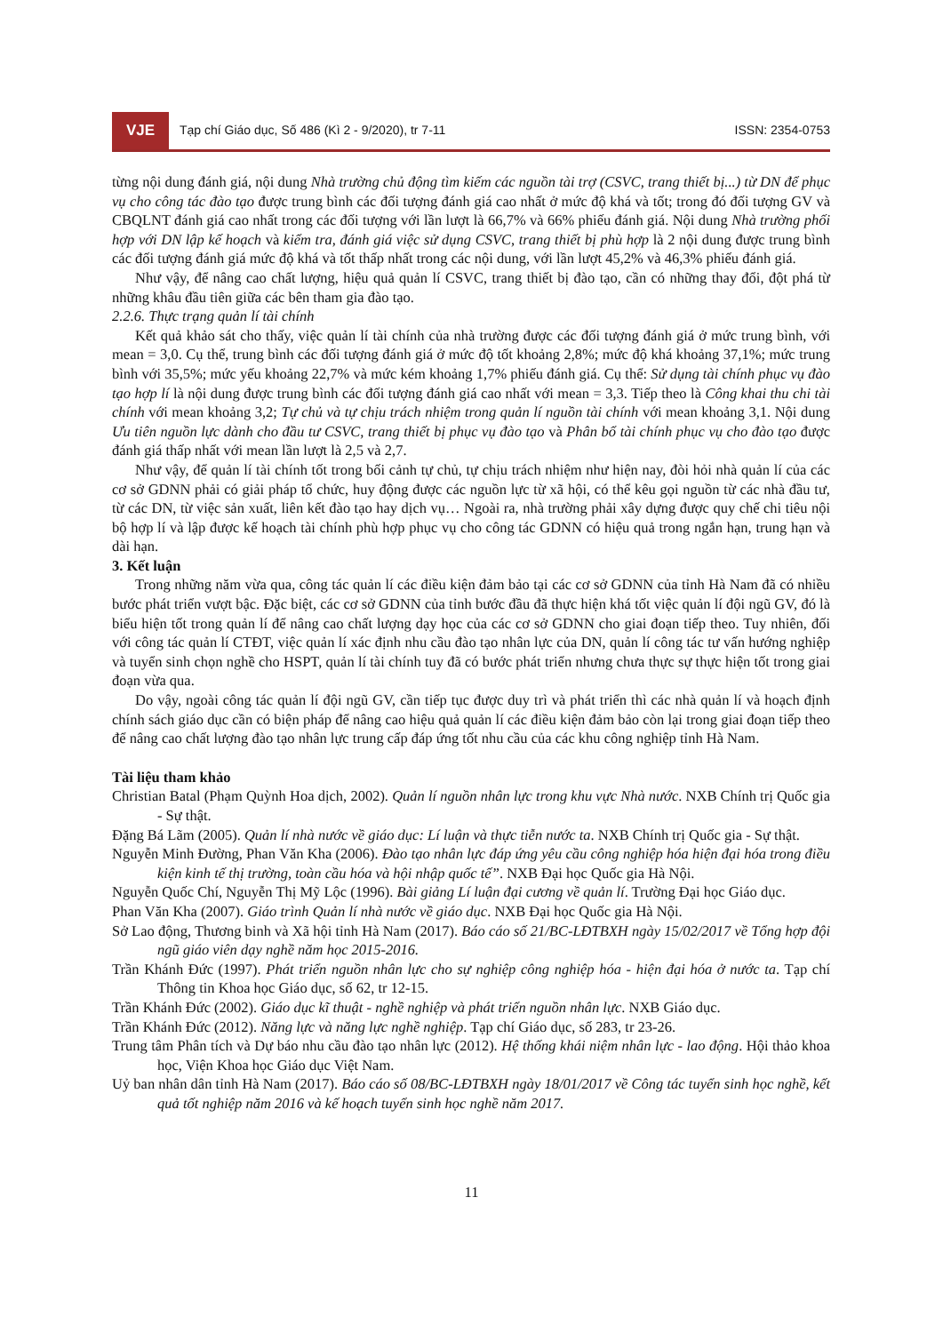VJE
Tạp chí Giáo dục, Số 486 (Kì 2 - 9/2020), tr 7-11
ISSN: 2354-0753
từng nội dung đánh giá, nội dung Nhà trường chủ động tìm kiếm các nguồn tài trợ (CSVC, trang thiết bị...) từ DN để phục vụ cho công tác đào tạo được trung bình các đối tượng đánh giá cao nhất ở mức độ khá và tốt; trong đó đối tượng GV và CBQLNT đánh giá cao nhất trong các đối tượng với lần lượt là 66,7% và 66% phiếu đánh giá. Nội dung Nhà trường phối hợp với DN lập kế hoạch và kiểm tra, đánh giá việc sử dụng CSVC, trang thiết bị phù hợp là 2 nội dung được trung bình các đối tượng đánh giá mức độ khá và tốt thấp nhất trong các nội dung, với lần lượt 45,2% và 46,3% phiếu đánh giá.
Như vậy, để nâng cao chất lượng, hiệu quả quản lí CSVC, trang thiết bị đào tạo, cần có những thay đổi, đột phá từ những khâu đầu tiên giữa các bên tham gia đào tạo.
2.2.6. Thực trạng quản lí tài chính
Kết quả khảo sát cho thấy, việc quản lí tài chính của nhà trường được các đối tượng đánh giá ở mức trung bình, với mean = 3,0. Cụ thể, trung bình các đối tượng đánh giá ở mức độ tốt khoảng 2,8%; mức độ khá khoảng 37,1%; mức trung bình với 35,5%; mức yếu khoảng 22,7% và mức kém khoảng 1,7% phiếu đánh giá. Cụ thể: Sử dụng tài chính phục vụ đào tạo hợp lí là nội dung được trung bình các đối tượng đánh giá cao nhất với mean = 3,3. Tiếp theo là Công khai thu chi tài chính với mean khoảng 3,2; Tự chủ và tự chịu trách nhiệm trong quản lí nguồn tài chính với mean khoảng 3,1. Nội dung Ưu tiên nguồn lực dành cho đầu tư CSVC, trang thiết bị phục vụ đào tạo và Phân bổ tài chính phục vụ cho đào tạo được đánh giá thấp nhất với mean lần lượt là 2,5 và 2,7.
Như vậy, để quản lí tài chính tốt trong bối cảnh tự chủ, tự chịu trách nhiệm như hiện nay, đòi hỏi nhà quản lí của các cơ sở GDNN phải có giải pháp tổ chức, huy động được các nguồn lực từ xã hội, có thể kêu gọi nguồn từ các nhà đầu tư, từ các DN, từ việc sản xuất, liên kết đào tạo hay dịch vụ… Ngoài ra, nhà trường phải xây dựng được quy chế chi tiêu nội bộ hợp lí và lập được kế hoạch tài chính phù hợp phục vụ cho công tác GDNN có hiệu quả trong ngắn hạn, trung hạn và dài hạn.
3. Kết luận
Trong những năm vừa qua, công tác quản lí các điều kiện đảm bảo tại các cơ sở GDNN của tỉnh Hà Nam đã có nhiều bước phát triển vượt bậc. Đặc biệt, các cơ sở GDNN của tỉnh bước đầu đã thực hiện khá tốt việc quản lí đội ngũ GV, đó là biểu hiện tốt trong quản lí để nâng cao chất lượng dạy học của các cơ sở GDNN cho giai đoạn tiếp theo. Tuy nhiên, đối với công tác quản lí CTĐT, việc quản lí xác định nhu cầu đào tạo nhân lực của DN, quản lí công tác tư vấn hướng nghiệp và tuyển sinh chọn nghề cho HSPT, quản lí tài chính tuy đã có bước phát triển nhưng chưa thực sự thực hiện tốt trong giai đoạn vừa qua.
Do vậy, ngoài công tác quản lí đội ngũ GV, cần tiếp tục được duy trì và phát triển thì các nhà quản lí và hoạch định chính sách giáo dục cần có biện pháp để nâng cao hiệu quả quản lí các điều kiện đảm bảo còn lại trong giai đoạn tiếp theo để nâng cao chất lượng đào tạo nhân lực trung cấp đáp ứng tốt nhu cầu của các khu công nghiệp tỉnh Hà Nam.
Tài liệu tham khảo
Christian Batal (Phạm Quỳnh Hoa dịch, 2002). Quản lí nguồn nhân lực trong khu vực Nhà nước. NXB Chính trị Quốc gia - Sự thật.
Đặng Bá Lãm (2005). Quản lí nhà nước về giáo dục: Lí luận và thực tiễn nước ta. NXB Chính trị Quốc gia - Sự thật.
Nguyễn Minh Đường, Phan Văn Kha (2006). Đào tạo nhân lực đáp ứng yêu cầu công nghiệp hóa hiện đại hóa trong điều kiện kinh tế thị trường, toàn cầu hóa và hội nhập quốc tế”. NXB Đại học Quốc gia Hà Nội.
Nguyễn Quốc Chí, Nguyễn Thị Mỹ Lộc (1996). Bài giảng Lí luận đại cương về quản lí. Trường Đại học Giáo dục.
Phan Văn Kha (2007). Giáo trình Quản lí nhà nước về giáo dục. NXB Đại học Quốc gia Hà Nội.
Sở Lao động, Thương binh và Xã hội tỉnh Hà Nam (2017). Báo cáo số 21/BC-LĐTBXH ngày 15/02/2017 về Tổng hợp đội ngũ giáo viên dạy nghề năm học 2015-2016.
Trần Khánh Đức (1997). Phát triển nguồn nhân lực cho sự nghiệp công nghiệp hóa - hiện đại hóa ở nước ta. Tạp chí Thông tin Khoa học Giáo dục, số 62, tr 12-15.
Trần Khánh Đức (2002). Giáo dục kĩ thuật - nghề nghiệp và phát triển nguồn nhân lực. NXB Giáo dục.
Trần Khánh Đức (2012). Năng lực và năng lực nghề nghiệp. Tạp chí Giáo dục, số 283, tr 23-26.
Trung tâm Phân tích và Dự báo nhu cầu đào tạo nhân lực (2012). Hệ thống khái niệm nhân lực - lao động. Hội thảo khoa học, Viện Khoa học Giáo dục Việt Nam.
Uỷ ban nhân dân tỉnh Hà Nam (2017). Báo cáo số 08/BC-LĐTBXH ngày 18/01/2017 về Công tác tuyển sinh học nghề, kết quả tốt nghiệp năm 2016 và kế hoạch tuyển sinh học nghề năm 2017.
11